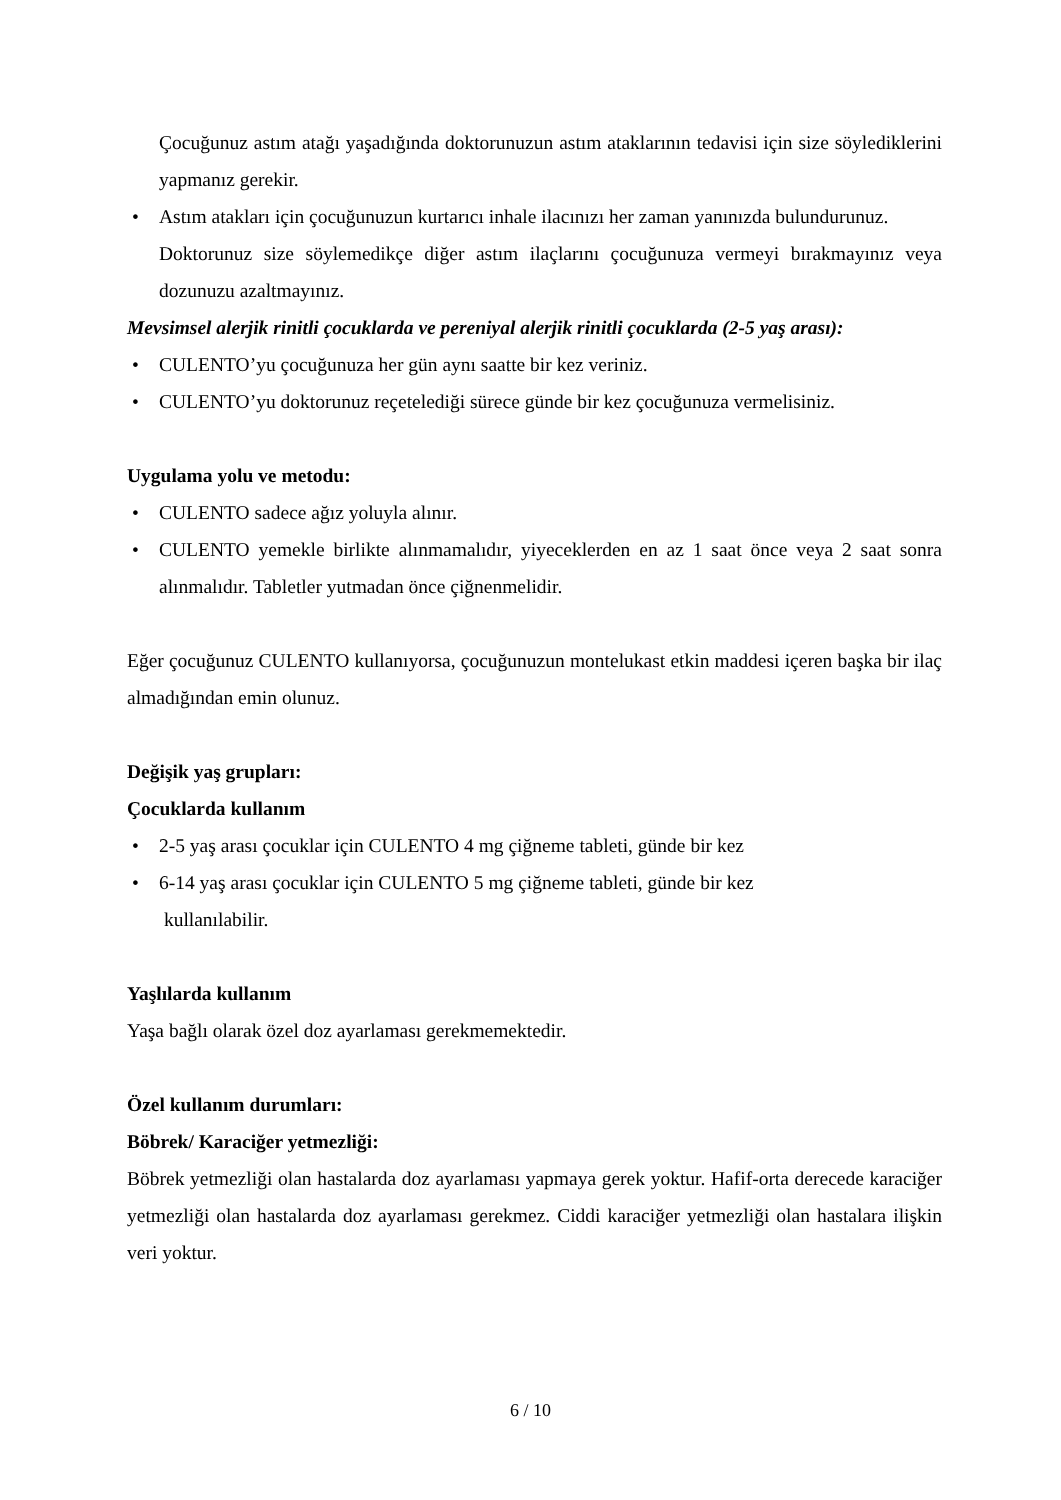Çocuğunuz astım atağı yaşadığında doktorunuzun astım ataklarının tedavisi için size söylediklerini yapmanız gerekir.
• Astım atakları için çocuğunuzun kurtarıcı inhale ilacınızı her zaman yanınızda bulundurunuz.
Doktorunuz size söylemedikçe diğer astım ilaçlarını çocuğunuza vermeyi bırakmayınız veya dozunuzu azaltmayınız.
Mevsimsel alerjik rinitli çocuklarda ve pereniyal alerjik rinitli çocuklarda (2-5 yaş arası):
• CULENTO’yu çocuğunuza her gün aynı saatte bir kez veriniz.
• CULENTO’yu doktorunuz reçetelediği sürece günde bir kez çocuğunuza vermelisiniz.
Uygulama yolu ve metodu:
• CULENTO sadece ağız yoluyla alınır.
• CULENTO yemekle birlikte alınmamalıdır, yiyeceklerden en az 1 saat önce veya 2 saat sonra alınmalıdır. Tabletler yutmadan önce çiğnenmelidir.
Eğer çocuğunuz CULENTO kullanıyorsa, çocuğunuzun montelukast etkin maddesi içeren başka bir ilaç almadığından emin olunuz.
Değişik yaş grupları:
Çocuklarda kullanım
• 2-5 yaş arası çocuklar için CULENTO 4 mg çiğneme tableti, günde bir kez
• 6-14 yaş arası çocuklar için CULENTO 5 mg çiğneme tableti, günde bir kez
kullanılabilir.
Yaşlılarda kullanım
Yaşa bağlı olarak özel doz ayarlaması gerekmemektedir.
Özel kullanım durumları:
Böbrek/ Karaciğer yetmezliği:
Böbrek yetmezliği olan hastalarda doz ayarlaması yapmaya gerek yoktur. Hafif-orta derecede karaciğer yetmezliği olan hastalarda doz ayarlaması gerekmez. Ciddi karaciğer yetmezliği olan hastalara ilişkin veri yoktur.
6 / 10